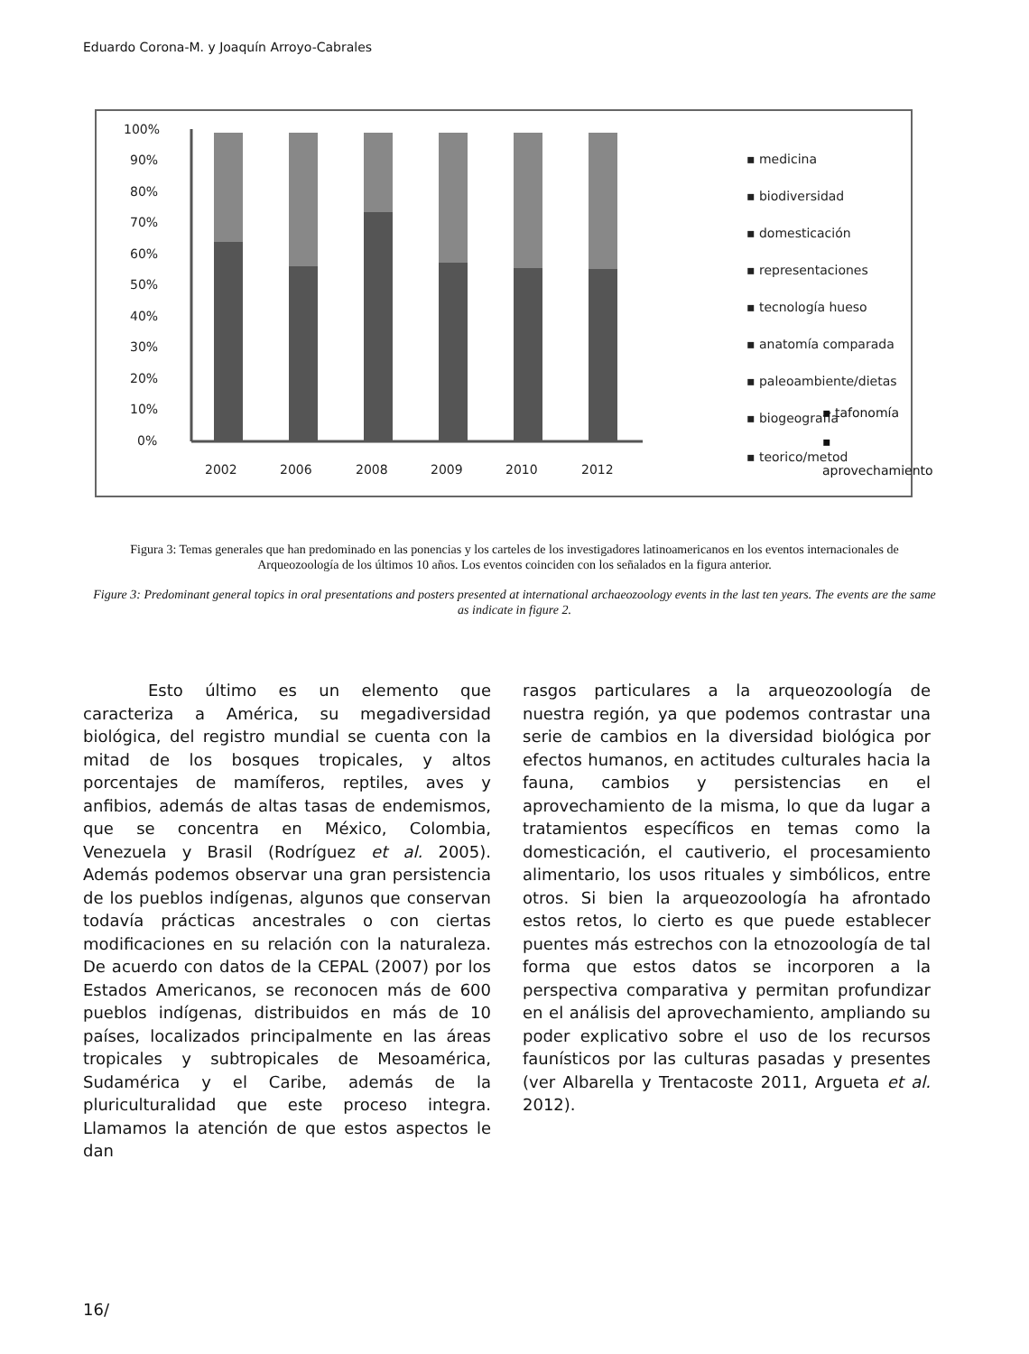Eduardo Corona-M. y Joaquín Arroyo-Cabrales
100%
90%
80%
70%
60%
50%
40%
30%
20%
10%
0%
2002
2006
2008
2009
2010
2012
▪ medicina
▪ biodiversidad
▪ domesticación
▪ representaciones
▪ tecnología hueso
▪ anatomía comparada
▪ paleoambiente/dietas
▪ biogeografía
▪ teorico/metod
▪ tafonomía
▪ aprovechamiento
Figura 3: Temas generales que han predominado en las ponencias y los carteles de los investigadores latinoamericanos en los eventos internacionales de Arqueozoología de los últimos 10 años. Los eventos coinciden con los señalados en la figura anterior.
Figure 3: Predominant general topics in oral presentations and posters presented at international archaeozoology events in the last ten years. The events are the same as indicate in figure 2.
Esto último es un elemento que caracteriza a América, su megadiversidad biológica, del registro mundial se cuenta con la mitad de los bosques tropicales, y altos porcentajes de mamíferos, reptiles, aves y anfibios, además de altas tasas de endemismos, que se concentra en México, Colombia, Venezuela y Brasil (Rodríguez et al. 2005). Además podemos observar una gran persistencia de los pueblos indígenas, algunos que conservan todavía prácticas ancestrales o con ciertas modificaciones en su relación con la naturaleza. De acuerdo con datos de la CEPAL (2007) por los Estados Americanos, se reconocen más de 600 pueblos indígenas, distribuidos en más de 10 países, localizados principalmente en las áreas tropicales y subtropicales de Mesoamérica, Sudamérica y el Caribe, además de la pluriculturalidad que este proceso integra. Llamamos la atención de que estos aspectos le dan
rasgos particulares a la arqueozoología de nuestra región, ya que podemos contrastar una serie de cambios en la diversidad biológica por efectos humanos, en actitudes culturales hacia la fauna, cambios y persistencias en el aprovechamiento de la misma, lo que da lugar a tratamientos específicos en temas como la domesticación, el cautiverio, el procesamiento alimentario, los usos rituales y simbólicos, entre otros. Si bien la arqueozoología ha afrontado estos retos, lo cierto es que puede establecer puentes más estrechos con la etnozoología de tal forma que estos datos se incorporen a la perspectiva comparativa y permitan profundizar en el análisis del aprovechamiento, ampliando su poder explicativo sobre el uso de los recursos faunísticos por las culturas pasadas y presentes (ver Albarella y Trentacoste 2011, Argueta et al. 2012).
16/